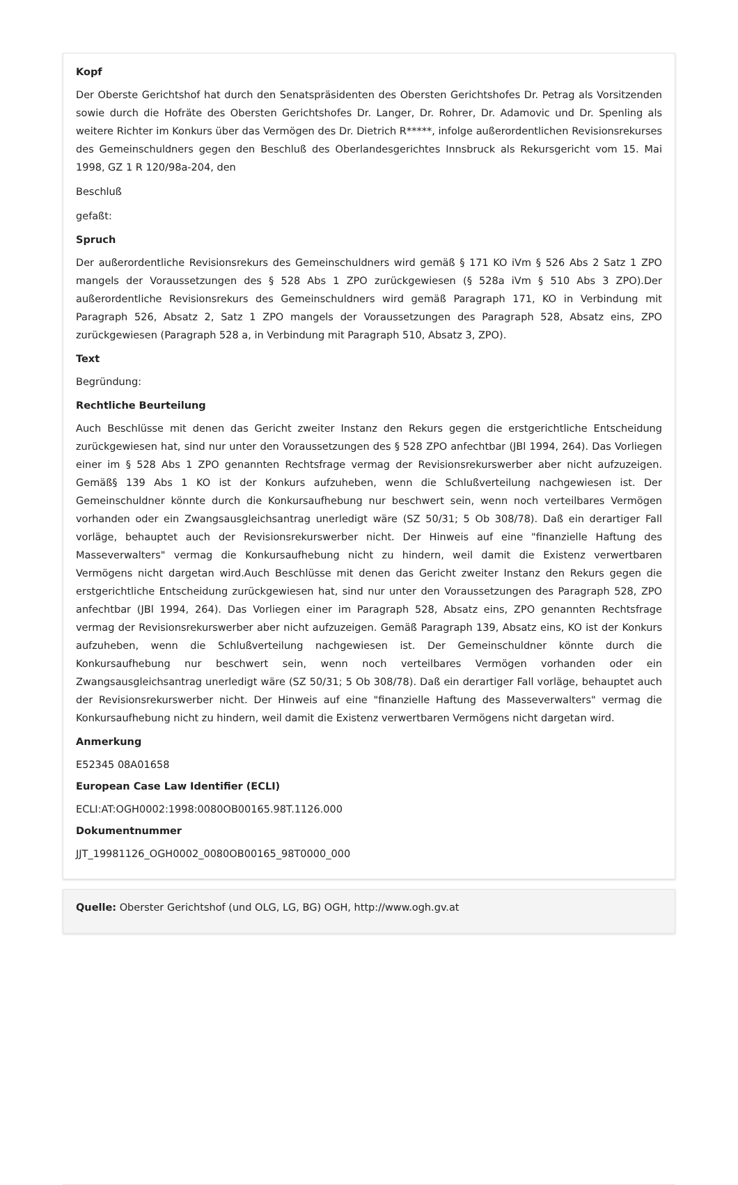Kopf
Der Oberste Gerichtshof hat durch den Senatspräsidenten des Obersten Gerichtshofes Dr. Petrag als Vorsitzenden sowie durch die Hofräte des Obersten Gerichtshofes Dr. Langer, Dr. Rohrer, Dr. Adamovic und Dr. Spenling als weitere Richter im Konkurs über das Vermögen des Dr. Dietrich R*****, infolge außerordentlichen Revisionsrekurses des Gemeinschuldners gegen den Beschluß des Oberlandesgerichtes Innsbruck als Rekursgericht vom 15. Mai 1998, GZ 1 R 120/98a-204, den
Beschluß
gefaßt:
Spruch
Der außerordentliche Revisionsrekurs des Gemeinschuldners wird gemäß § 171 KO iVm § 526 Abs 2 Satz 1 ZPO mangels der Voraussetzungen des § 528 Abs 1 ZPO zurückgewiesen (§ 528a iVm § 510 Abs 3 ZPO).Der außerordentliche Revisionsrekurs des Gemeinschuldners wird gemäß Paragraph 171, KO in Verbindung mit Paragraph 526, Absatz 2, Satz 1 ZPO mangels der Voraussetzungen des Paragraph 528, Absatz eins, ZPO zurückgewiesen (Paragraph 528 a, in Verbindung mit Paragraph 510, Absatz 3, ZPO).
Text
Begründung:
Rechtliche Beurteilung
Auch Beschlüsse mit denen das Gericht zweiter Instanz den Rekurs gegen die erstgerichtliche Entscheidung zurückgewiesen hat, sind nur unter den Voraussetzungen des § 528 ZPO anfechtbar (JBl 1994, 264). Das Vorliegen einer im § 528 Abs 1 ZPO genannten Rechtsfrage vermag der Revisionsrekurswerber aber nicht aufzuzeigen. Gemäß§ 139 Abs 1 KO ist der Konkurs aufzuheben, wenn die Schlußverteilung nachgewiesen ist. Der Gemeinschuldner könnte durch die Konkursaufhebung nur beschwert sein, wenn noch verteilbares Vermögen vorhanden oder ein Zwangsausgleichsantrag unerledigt wäre (SZ 50/31; 5 Ob 308/78). Daß ein derartiger Fall vorläge, behauptet auch der Revisionsrekurswerber nicht. Der Hinweis auf eine "finanzielle Haftung des Masseverwalters" vermag die Konkursaufhebung nicht zu hindern, weil damit die Existenz verwertbaren Vermögens nicht dargetan wird.Auch Beschlüsse mit denen das Gericht zweiter Instanz den Rekurs gegen die erstgerichtliche Entscheidung zurückgewiesen hat, sind nur unter den Voraussetzungen des Paragraph 528, ZPO anfechtbar (JBl 1994, 264). Das Vorliegen einer im Paragraph 528, Absatz eins, ZPO genannten Rechtsfrage vermag der Revisionsrekurswerber aber nicht aufzuzeigen. Gemäß Paragraph 139, Absatz eins, KO ist der Konkurs aufzuheben, wenn die Schlußverteilung nachgewiesen ist. Der Gemeinschuldner könnte durch die Konkursaufhebung nur beschwert sein, wenn noch verteilbares Vermögen vorhanden oder ein Zwangsausgleichsantrag unerledigt wäre (SZ 50/31; 5 Ob 308/78). Daß ein derartiger Fall vorläge, behauptet auch der Revisionsrekurswerber nicht. Der Hinweis auf eine "finanzielle Haftung des Masseverwalters" vermag die Konkursaufhebung nicht zu hindern, weil damit die Existenz verwertbaren Vermögens nicht dargetan wird.
Anmerkung
E52345 08A01658
European Case Law Identifier (ECLI)
ECLI:AT:OGH0002:1998:0080OB00165.98T.1126.000
Dokumentnummer
JJT_19981126_OGH0002_0080OB00165_98T0000_000
Quelle: Oberster Gerichtshof (und OLG, LG, BG) OGH, http://www.ogh.gv.at